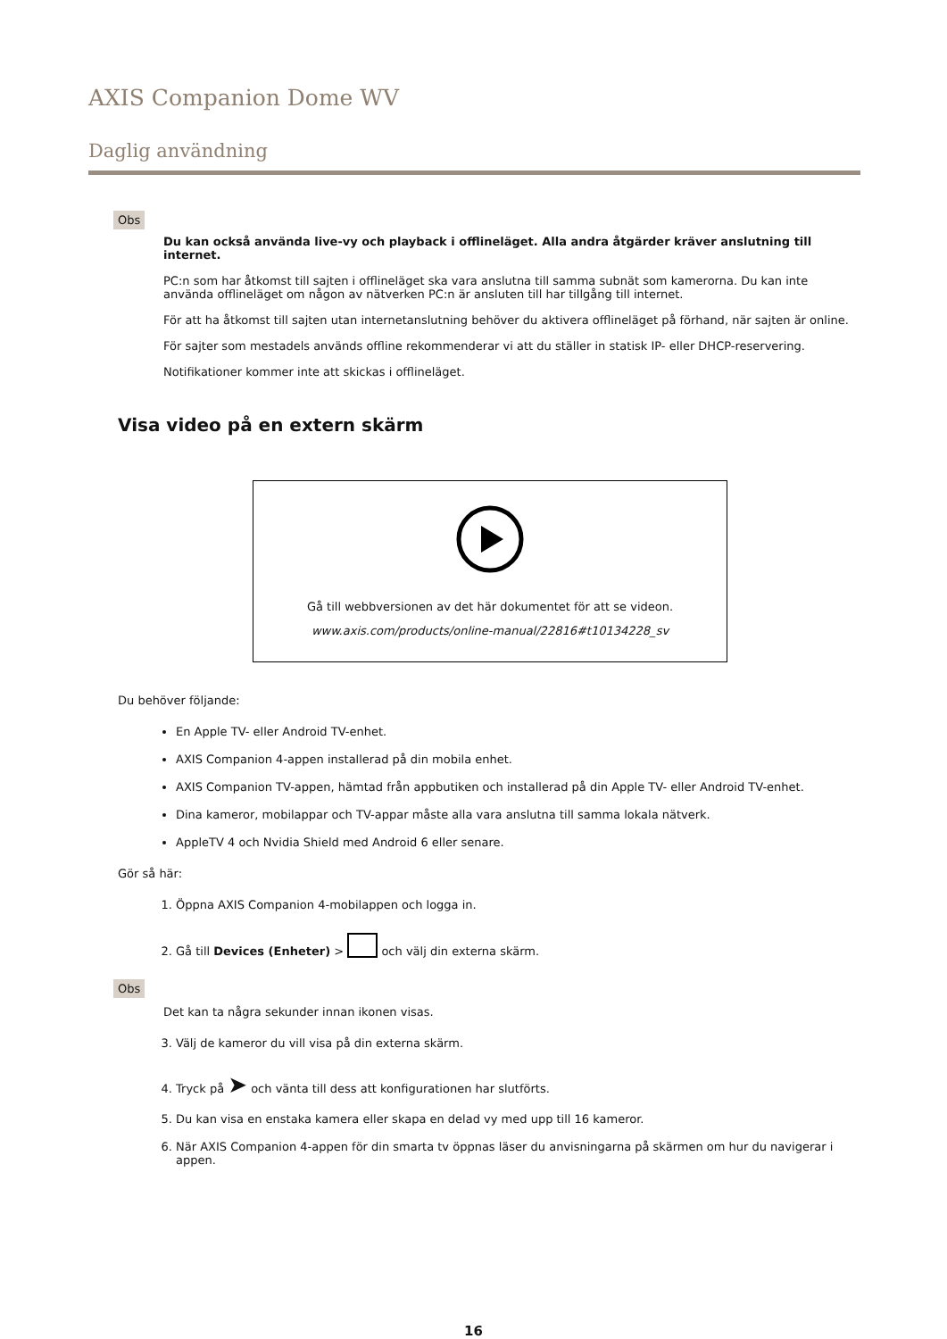AXIS Companion Dome WV
Daglig användning
Obs
Du kan också använda live-vy och playback i offlineläget. Alla andra åtgärder kräver anslutning till internet.
PC:n som har åtkomst till sajten i offlineläget ska vara anslutna till samma subnät som kamerorna. Du kan inte använda offlineläget om någon av nätverken PC:n är ansluten till har tillgång till internet.
För att ha åtkomst till sajten utan internetanslutning behöver du aktivera offlineläget på förhand, när sajten är online.
För sajter som mestadels används offline rekommenderar vi att du ställer in statisk IP- eller DHCP-reservering.
Notifikationer kommer inte att skickas i offlineläget.
Visa video på en extern skärm
Gå till webbversionen av det här dokumentet för att se videon.
www.axis.com/products/online-manual/22816#t10134228_sv
Du behöver följande:
En Apple TV- eller Android TV-enhet.
AXIS Companion 4-appen installerad på din mobila enhet.
AXIS Companion TV-appen, hämtad från appbutiken och installerad på din Apple TV- eller Android TV-enhet.
Dina kameror, mobilappar och TV-appar måste alla vara anslutna till samma lokala nätverk.
AppleTV 4 och Nvidia Shield med Android 6 eller senare.
Gör så här:
1. Öppna AXIS Companion 4-mobilappen och logga in.
2. Gå till Devices (Enheter) > och välj din externa skärm.
Obs
Det kan ta några sekunder innan ikonen visas.
3. Välj de kameror du vill visa på din externa skärm.
4. Tryck på ➤ och vänta till dess att konfigurationen har slutförts.
5. Du kan visa en enstaka kamera eller skapa en delad vy med upp till 16 kameror.
6. När AXIS Companion 4-appen för din smarta tv öppnas läser du anvisningarna på skärmen om hur du navigerar i appen.
16